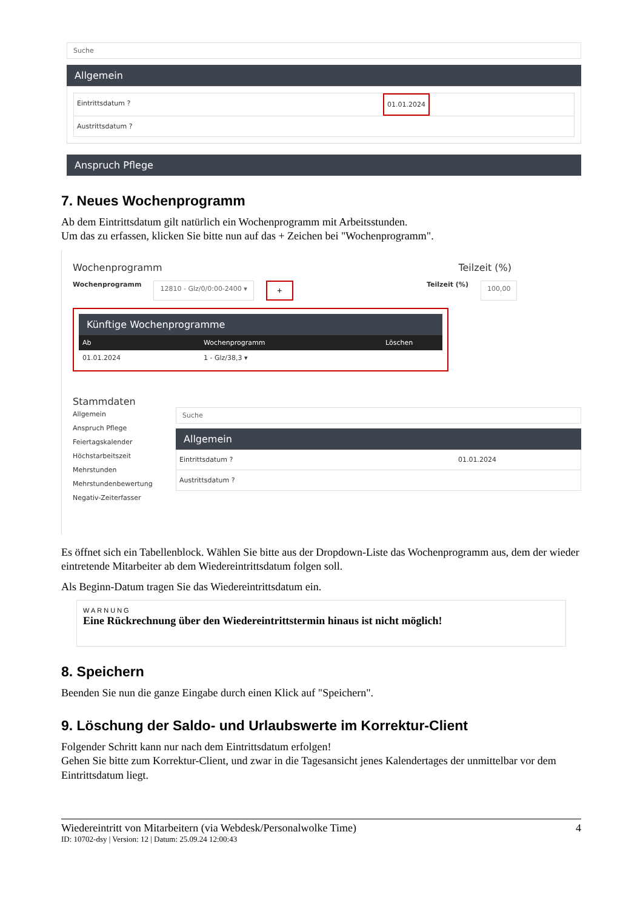Suche
Allgemein
Eintrittsdatum ? 01.01.2024
Austrittsdatum ?
Anspruch Pflege
7. Neues Wochenprogramm
Ab dem Eintrittsdatum gilt natürlich ein Wochenprogramm mit Arbeitsstunden.
Um das zu erfassen, klicken Sie bitte nun auf das + Zeichen bei "Wochenprogramm".
Wochenprogramm Teilzeit (%)
Wochenprogramm 12810 - Glz/0/0:00-2400 ▾ + Teilzeit (%) 100,00
Künftige Wochenprogramme
Ab Wochenprogramm Löschen
01.01.2024 1 - Glz/38,3 ▾
Stammdaten
Allgemein
Anspruch Pflege
Feiertagskalender
Höchstarbeitszeit
Mehrstunden
Mehrstundenbewertung
Negativ-Zeiterfasser
Suche
Allgemein
Eintrittsdatum ? 01.01.2024
Austrittsdatum ?
Es öffnet sich ein Tabellenblock. Wählen Sie bitte aus der Dropdown-Liste das Wochenprogramm aus, dem der wieder eintretende Mitarbeiter ab dem Wiedereintrittsdatum folgen soll.
Als Beginn-Datum tragen Sie das Wiedereintrittsdatum ein.
WARNUNG
Eine Rückrechnung über den Wiedereintrittstermin hinaus ist nicht möglich!
8. Speichern
Beenden Sie nun die ganze Eingabe durch einen Klick auf "Speichern".
9. Löschung der Saldo- und Urlaubswerte im Korrektur-Client
Folgender Schritt kann nur nach dem Eintrittsdatum erfolgen!
Gehen Sie bitte zum Korrektur-Client, und zwar in die Tagesansicht jenes Kalendertages der unmittelbar vor dem Eintrittsdatum liegt.
Wiedereintritt von Mitarbeitern (via Webdesk/Personalwolke Time) 4
ID: 10702-dsy | Version: 12 | Datum: 25.09.24 12:00:43